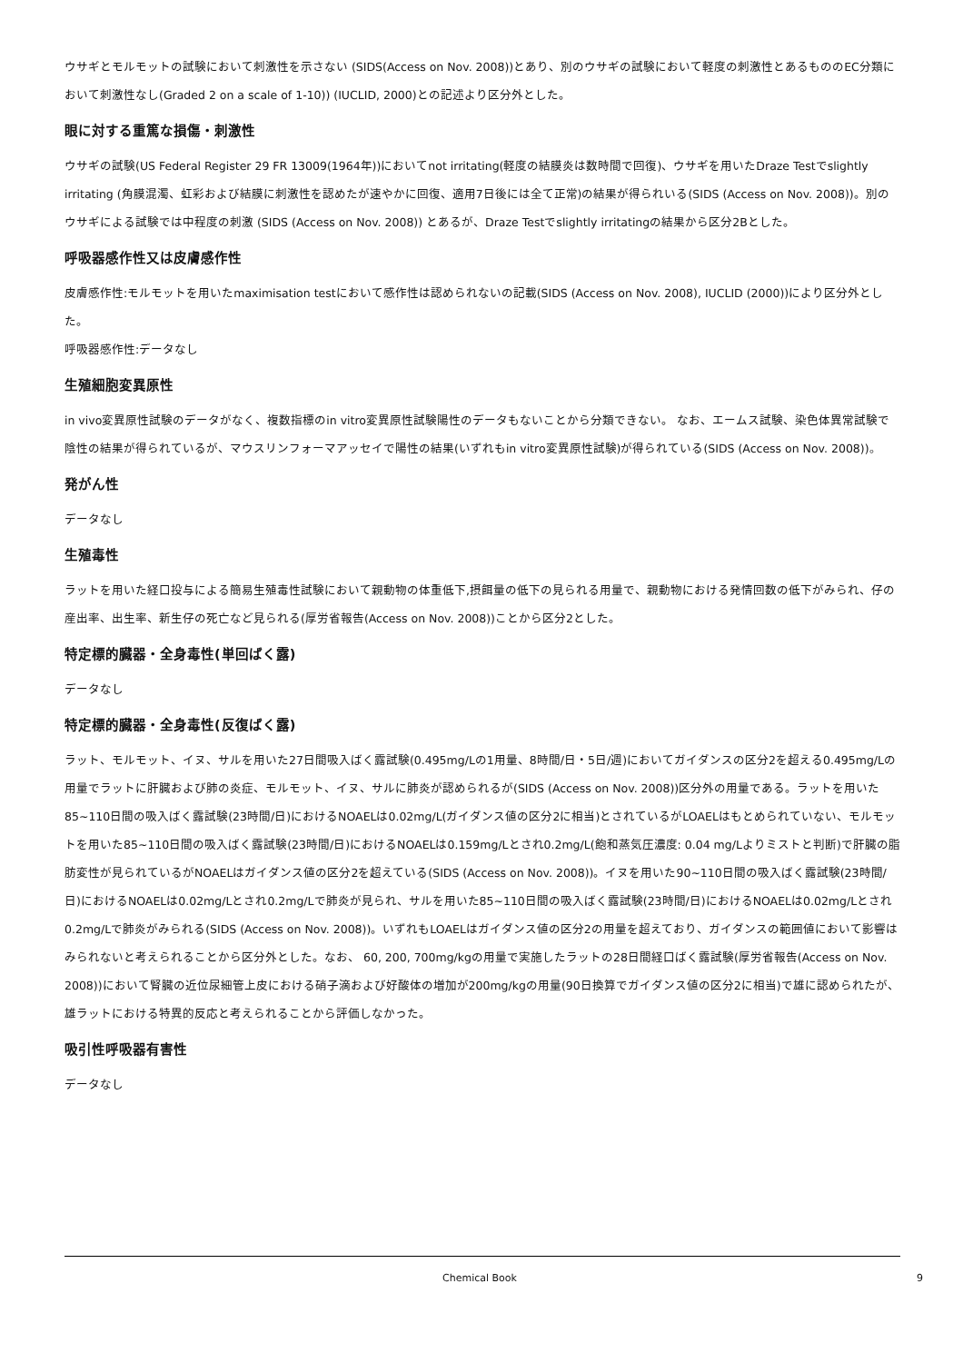ウサギとモルモットの試験において刺激性を示さない (SIDS(Access on Nov. 2008))とあり、別のウサギの試験において軽度の刺激性とあるもののEC分類において刺激性なし(Graded 2 on a scale of 1-10)) (IUCLID, 2000)との記述より区分外とした。
眼に対する重篤な損傷・刺激性
ウサギの試験(US Federal Register 29 FR 13009(1964年))においてnot irritating(軽度の結膜炎は数時間で回復)、ウサギを用いたDraze Testでslightly irritating (角膜混濁、虹彩および結膜に刺激性を認めたが速やかに回復、適用7日後には全て正常)の結果が得られいる(SIDS (Access on Nov. 2008))。別のウサギによる試験では中程度の刺激 (SIDS (Access on Nov. 2008)) とあるが、Draze Testでslightly irritatingの結果から区分2Bとした。
呼吸器感作性又は皮膚感作性
皮膚感作性:モルモットを用いたmaximisation testにおいて感作性は認められないの記載(SIDS (Access on Nov. 2008), IUCLID (2000))により区分外とした。
呼吸器感作性:データなし
生殖細胞変異原性
in vivo変異原性試験のデータがなく、複数指標のin vitro変異原性試験陽性のデータもないことから分類できない。 なお、エームス試験、染色体異常試験で陰性の結果が得られているが、マウスリンフォーマアッセイで陽性の結果(いずれもin vitro変異原性試験)が得られている(SIDS (Access on Nov. 2008))。
発がん性
データなし
生殖毒性
ラットを用いた経口投与による簡易生殖毒性試験において親動物の体重低下,摂餌量の低下の見られる用量で、親動物における発情回数の低下がみられ、仔の産出率、出生率、新生仔の死亡など見られる(厚労省報告(Access on Nov. 2008))ことから区分2とした。
特定標的臓器・全身毒性(単回ばく露)
データなし
特定標的臓器・全身毒性(反復ばく露)
ラット、モルモット、イヌ、サルを用いた27日間吸入ばく露試験(0.495mg/Lの1用量、8時間/日・5日/週)においてガイダンスの区分2を超える0.495mg/Lの用量でラットに肝臓および肺の炎症、モルモット、イヌ、サルに肺炎が認められるが(SIDS (Access on Nov. 2008))区分外の用量である。ラットを用いた85~110日間の吸入ばく露試験(23時間/日)におけるNOAELは0.02mg/L(ガイダンス値の区分2に相当)とされているがLOAELはもとめられていない、モルモットを用いた85~110日間の吸入ばく露試験(23時間/日)におけるNOAELは0.159mg/Lとされ0.2mg/L(飽和蒸気圧濃度: 0.04 mg/Lよりミストと判断)で肝臓の脂肪変性が見られているがNOAELはガイダンス値の区分2を超えている(SIDS (Access on Nov. 2008))。イヌを用いた90~110日間の吸入ばく露試験(23時間/日)におけるNOAELは0.02mg/Lとされ0.2mg/Lで肺炎が見られ、サルを用いた85~110日間の吸入ばく露試験(23時間/日)におけるNOAELは0.02mg/Lとされ0.2mg/Lで肺炎がみられる(SIDS (Access on Nov. 2008))。いずれもLOAELはガイダンス値の区分2の用量を超えており、ガイダンスの範囲値において影響はみられないと考えられることから区分外とした。なお、 60, 200, 700mg/kgの用量で実施したラットの28日間経口ばく露試験(厚労省報告(Access on Nov. 2008))において腎臓の近位尿細管上皮における硝子滴および好酸体の増加が200mg/kgの用量(90日換算でガイダンス値の区分2に相当)で雄に認められたが、雄ラットにおける特異的反応と考えられることから評価しなかった。
吸引性呼吸器有害性
データなし
Chemical Book 9